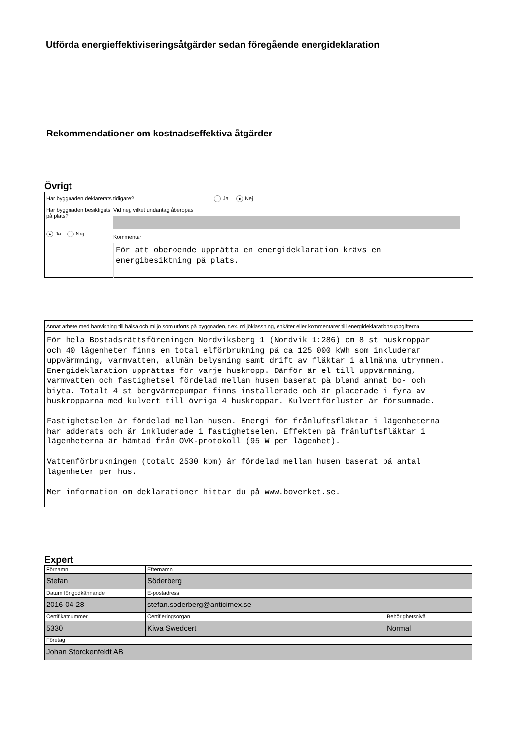Utförda energieffektiviseringsåtgärder sedan föregående energideklaration
Rekommendationer om kostnadseffektiva åtgärder
Övrigt
Har byggnaden deklarerats tidigare? Ja ● Nej
Har byggnaden besiktigats på plats?
● Ja Nej
Vid nej, vilket undantag åberopas
Kommentar
För att oberoende upprätta en energideklaration krävs en energibesiktning på plats.
Annat arbete med hänvisning till hälsa och miljö som utförts på byggnaden, t.ex. miljöklassning, enkäter eller kommentarer till energideklarationsuppgifterna
För hela Bostadsrättsföreningen Nordviksberg 1 (Nordvik 1:286) om 8 st huskroppar och 40 lägenheter finns en total elförbrukning på ca 125 000 kWh som inkluderar uppvärmning, varmvatten, allmän belysning samt drift av fläktar i allmänna utrymmen. Energideklaration upprättas för varje huskropp. Därför är el till uppvärmning, varmvatten och fastighetsel fördelad mellan husen baserat på bland annat bo- och biyta. Totalt 4 st bergvärmepumpar finns installerade och är placerade i fyra av huskropparna med kulvert till övriga 4 huskroppar. Kulvertförluster är försummade.
Fastighetselen är fördelad mellan husen. Energi för frånluftsfläktar i lägenheterna har adderats och är inkluderade i fastighetselen. Effekten på frånluftsfläktar i lägenheterna är hämtad från OVK-protokoll (95 W per lägenhet).
Vattenförbrukningen (totalt 2530 kbm) är fördelad mellan husen baserat på antal lägenheter per hus.
Mer information om deklarationer hittar du på www.boverket.se.
Expert
| Förnamn Stefan | Efternamn Söderberg | |
| Datum för godkännande 2016-04-28 | E-postadress stefan.soderberg@anticimex.se | |
| Certifikatnummer 5330 | Certifieringsorgan Kiwa Swedcert | Behörighetsnivå Normal |
| Företag Johan Storckenfeldt AB | | |